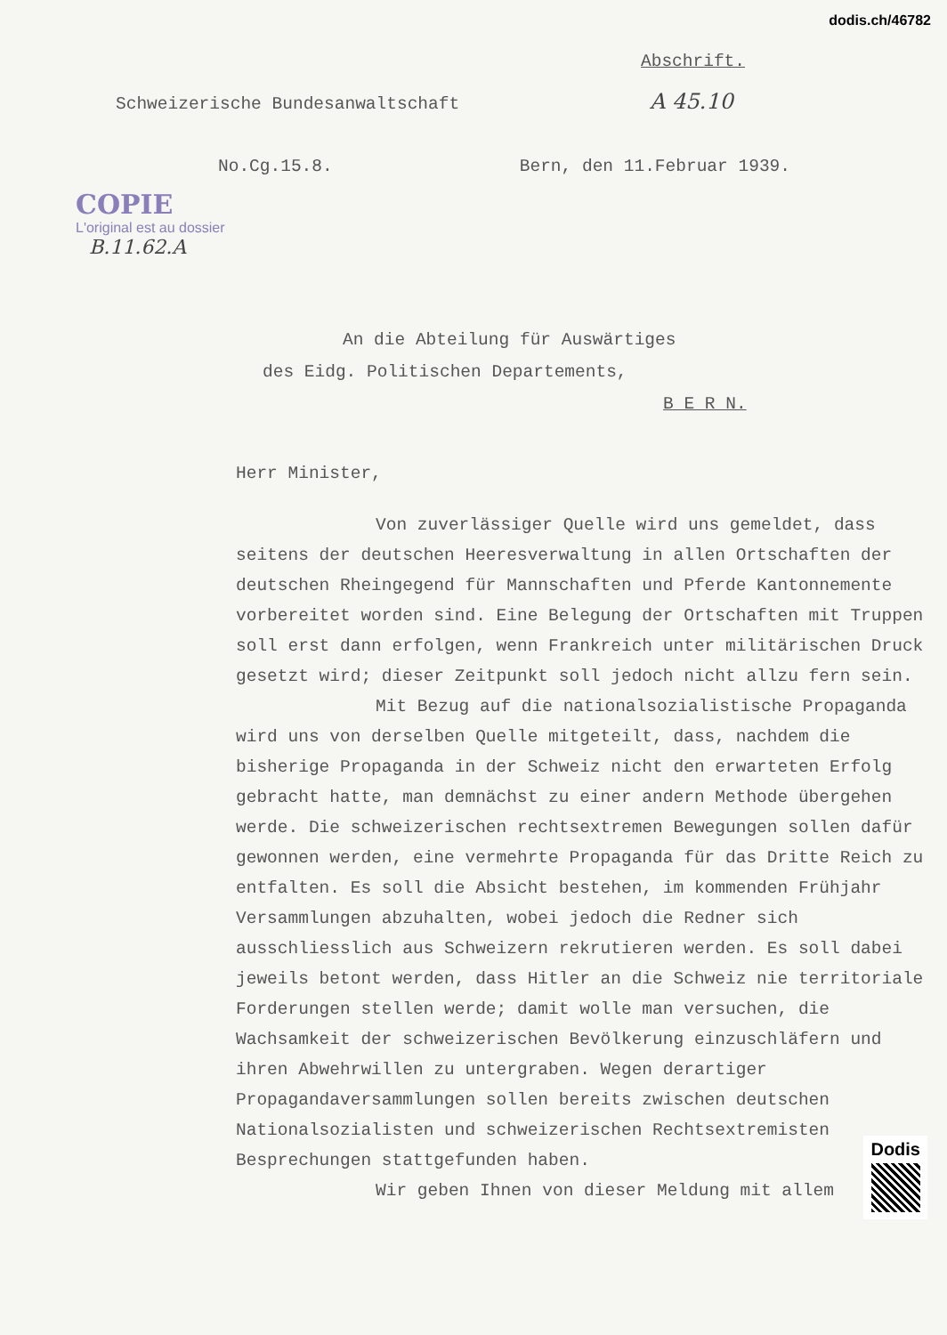dodis.ch/46782
Abschrift.
A 45.10
Schweizerische Bundesanwaltschaft
No.Cg.15.8. Bern, den 11.Februar 1939.
COPIE
L'original est au dossier
B.11.62.A
An die Abteilung für Auswärtiges
des Eidg. Politischen Departements,
B E R N.
Herr Minister,
Von zuverlässiger Quelle wird uns gemeldet, dass seitens der deutschen Heeresverwaltung in allen Ortschaften der deutschen Rheingegend für Mannschaften und Pferde Kantonnemente vorbereitet worden sind. Eine Belegung der Ortschaften mit Truppen soll erst dann erfolgen, wenn Frankreich unter militärischen Druck gesetzt wird; dieser Zeitpunkt soll jedoch nicht allzu fern sein.
Mit Bezug auf die nationalsozialistische Propaganda wird uns von derselben Quelle mitgeteilt, dass, nachdem die bisherige Propaganda in der Schweiz nicht den erwarteten Erfolg gebracht hatte, man demnächst zu einer andern Methode übergehen werde. Die schweizerischen rechtsextremen Bewegungen sollen dafür gewonnen werden, eine vermehrte Propaganda für das Dritte Reich zu entfalten. Es soll die Absicht bestehen, im kommenden Frühjahr Versammlungen abzuhalten, wobei jedoch die Redner sich ausschliesslich aus Schweizern rekrutieren werden. Es soll dabei jeweils betont werden, dass Hitler an die Schweiz nie territoriale Forderungen stellen werde; damit wolle man versuchen, die Wachsamkeit der schweizerischen Bevölkerung einzuschläfern und ihren Abwehrwillen zu untergraben. Wegen derartiger Propagandaversammlungen sollen bereits zwischen deutschen Nationalsozialisten und schweizerischen Rechtsextremisten Besprechungen stattgefunden haben.
Wir geben Ihnen von dieser Meldung mit allem
Dodis